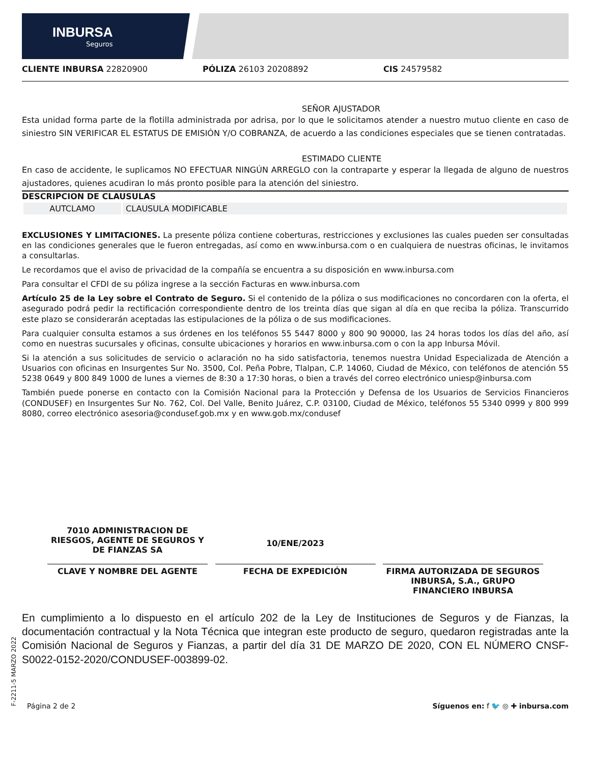INBURSA
Seguros
CLIENTE INBURSA 22820900 PÓLIZA 26103 20208892 CIS 24579582
SEÑOR AJUSTADOR
Esta unidad forma parte de la flotilla administrada por adrisa, por lo que le solicitamos atender a nuestro mutuo cliente en caso de siniestro SIN VERIFICAR EL ESTATUS DE EMISIÓN Y/O COBRANZA, de acuerdo a las condiciones especiales que se tienen contratadas.
ESTIMADO CLIENTE
En caso de accidente, le suplicamos NO EFECTUAR NINGÚN ARREGLO con la contraparte y esperar la llegada de alguno de nuestros ajustadores, quienes acudiran lo más pronto posible para la atención del siniestro.
DESCRIPCION DE CLAUSULAS
| AUTCLAMO | CLAUSULA MODIFICABLE |
EXCLUSIONES Y LIMITACIONES. La presente póliza contiene coberturas, restricciones y exclusiones las cuales pueden ser consultadas en las condiciones generales que le fueron entregadas, así como en www.inbursa.com o en cualquiera de nuestras oficinas, le invitamos a consultarlas.
Le recordamos que el aviso de privacidad de la compañía se encuentra a su disposición en www.inbursa.com
Para consultar el CFDI de su póliza ingrese a la sección Facturas en www.inbursa.com
Artículo 25 de la Ley sobre el Contrato de Seguro. Si el contenido de la póliza o sus modificaciones no concordaren con la oferta, el asegurado podrá pedir la rectificación correspondiente dentro de los treinta días que sigan al día en que reciba la póliza. Transcurrido este plazo se considerarán aceptadas las estipulaciones de la póliza o de sus modificaciones.
Para cualquier consulta estamos a sus órdenes en los teléfonos 55 5447 8000 y 800 90 90000, las 24 horas todos los días del año, así como en nuestras sucursales y oficinas, consulte ubicaciones y horarios en www.inbursa.com o con la app Inbursa Móvil.
Si la atención a sus solicitudes de servicio o aclaración no ha sido satisfactoria, tenemos nuestra Unidad Especializada de Atención a Usuarios con oficinas en Insurgentes Sur No. 3500, Col. Peña Pobre, Tlalpan, C.P. 14060, Ciudad de México, con teléfonos de atención 55 5238 0649 y 800 849 1000 de lunes a viernes de 8:30 a 17:30 horas, o bien a través del correo electrónico uniesp@inbursa.com
También puede ponerse en contacto con la Comisión Nacional para la Protección y Defensa de los Usuarios de Servicios Financieros (CONDUSEF) en Insurgentes Sur No. 762, Col. Del Valle, Benito Juárez, C.P. 03100, Ciudad de México, teléfonos 55 5340 0999 y 800 999 8080, correo electrónico asesoria@condusef.gob.mx y en www.gob.mx/condusef
7010 ADMINISTRACION DE RIESGOS, AGENTE DE SEGUROS Y DE FIANZAS SA
CLAVE Y NOMBRE DEL AGENTE
10/ENE/2023
FECHA DE EXPEDICIÓN
FIRMA AUTORIZADA DE SEGUROS INBURSA, S.A., GRUPO FINANCIERO INBURSA
En cumplimiento a lo dispuesto en el artículo 202 de la Ley de Instituciones de Seguros y de Fianzas, la documentación contractual y la Nota Técnica que integran este producto de seguro, quedaron registradas ante la Comisión Nacional de Seguros y Fianzas, a partir del día 31 DE MARZO DE 2020, CON EL NÚMERO CNSF-S0022-0152-2020/CONDUSEF-003899-02.
F-2211-5 MARZO 2022
Página 2 de 2 Síguenos en: f 🐦 ◎ ✚ inbursa.com